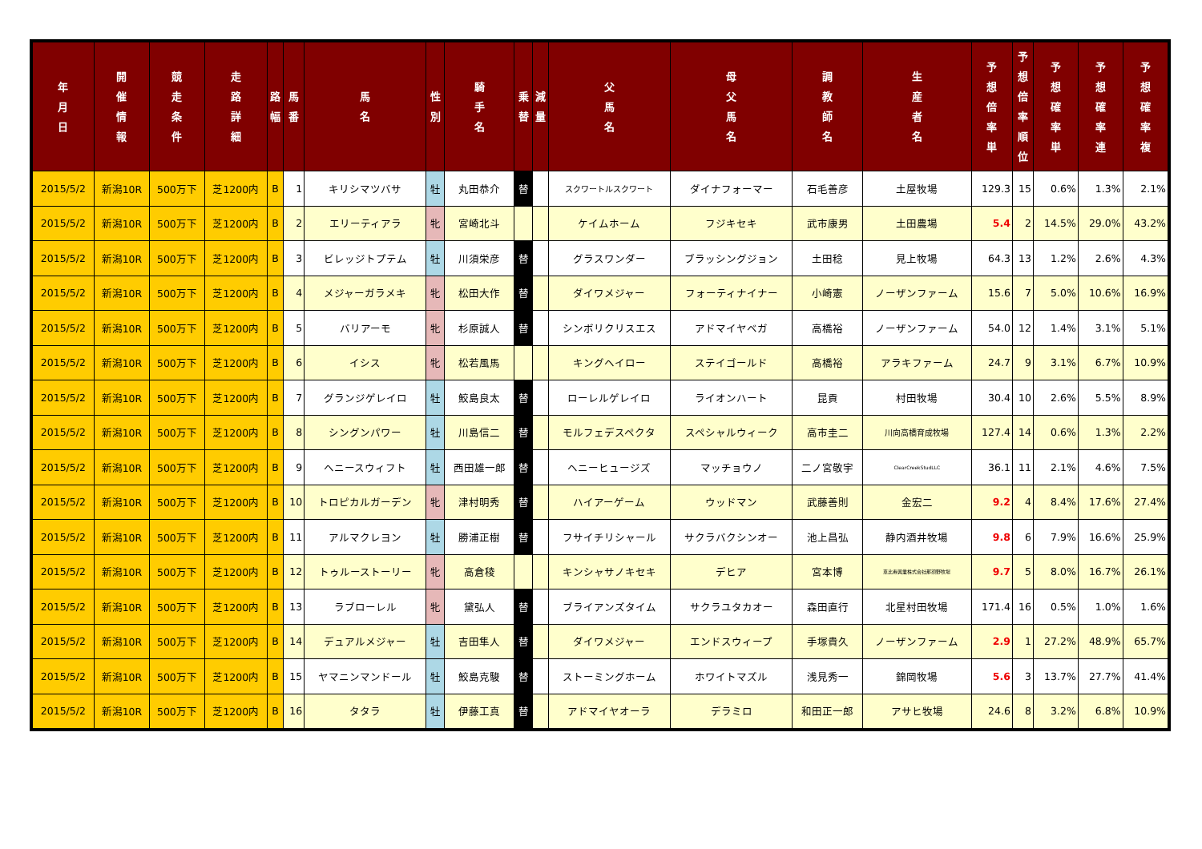| 年 月 日 | 開 催 情 報 | 競 走 条 件 | 走 路 詳 細 | 路 幅 | 馬 番 | 馬 名 | 性 別 | 騎 手 名 | 乗 替 | 減 量 | 父 馬 名 | 母 父 馬 名 | 調 教 師 名 | 生 産 者 名 | 予 想 倍 率 単 | 予 想 倍 率 順 位 | 予 想 確 率 単 | 予 想 確 率 連 | 予 想 確 率 複 |
| --- | --- | --- | --- | --- | --- | --- | --- | --- | --- | --- | --- | --- | --- | --- | --- | --- | --- | --- | --- |
| 2015/5/2 | 新潟10R | 500万下 | 芝1200内 | B | 1 | キリシマツバサ | 牡 | 丸田恭介 | 替 | | スクワートルスクワート | ダイナフォーマー | 石毛善彦 | 土屋牧場 | 129.3 | 15 | 0.6% | 1.3% | 2.1% |
| 2015/5/2 | 新潟10R | 500万下 | 芝1200内 | B | 2 | エリーティアラ | 牝 | 宮崎北斗 | | | ケイムホーム | フジキセキ | 武市康男 | 土田農場 | 5.4 | 2 | 14.5% | 29.0% | 43.2% |
| 2015/5/2 | 新潟10R | 500万下 | 芝1200内 | B | 3 | ビレッジトプテム | 牡 | 川須栄彦 | 替 | | グラスワンダー | ブラッシングジョン | 土田稔 | 見上牧場 | 64.3 | 13 | 1.2% | 2.6% | 4.3% |
| 2015/5/2 | 新潟10R | 500万下 | 芝1200内 | B | 4 | メジャーガラメキ | 牝 | 松田大作 | 替 | | ダイワメジャー | フォーティナイナー | 小崎憲 | ノーザンファーム | 15.6 | 7 | 5.0% | 10.6% | 16.9% |
| 2015/5/2 | 新潟10R | 500万下 | 芝1200内 | B | 5 | バリアーモ | 牝 | 杉原誠人 | 替 | | シンボリクリスエス | アドマイヤベガ | 高橋裕 | ノーザンファーム | 54.0 | 12 | 1.4% | 3.1% | 5.1% |
| 2015/5/2 | 新潟10R | 500万下 | 芝1200内 | B | 6 | イシス | 牝 | 松若風馬 | | | キングヘイロー | ステイゴールド | 高橋裕 | アラキファーム | 24.7 | 9 | 3.1% | 6.7% | 10.9% |
| 2015/5/2 | 新潟10R | 500万下 | 芝1200内 | B | 7 | グランジゲレイロ | 牡 | 鮫島良太 | 替 | | ローレルゲレイロ | ライオンハート | 昆貢 | 村田牧場 | 30.4 | 10 | 2.6% | 5.5% | 8.9% |
| 2015/5/2 | 新潟10R | 500万下 | 芝1200内 | B | 8 | シングンパワー | 牡 | 川島信二 | 替 | | モルフェデスペクタ | スペシャルウィーク | 高市圭二 | 川向高橋育成牧場 | 127.4 | 14 | 0.6% | 1.3% | 2.2% |
| 2015/5/2 | 新潟10R | 500万下 | 芝1200内 | B | 9 | ヘニースウィフト | 牡 | 西田雄一郎 | 替 | | ヘニーヒュージズ | マッチョウノ | 二ノ宮敬宇 | ClearCreekStudLLC | 36.1 | 11 | 2.1% | 4.6% | 7.5% |
| 2015/5/2 | 新潟10R | 500万下 | 芝1200内 | B | 10 | トロピカルガーデン | 牝 | 津村明秀 | 替 | | ハイアーゲーム | ウッドマン | 武藤善則 | 金宏二 | 9.2 | 4 | 8.4% | 17.6% | 27.4% |
| 2015/5/2 | 新潟10R | 500万下 | 芝1200内 | B | 11 | アルマクレヨン | 牡 | 勝浦正樹 | 替 | | フサイチリシャール | サクラバクシンオー | 池上昌弘 | 静内酒井牧場 | 9.8 | 6 | 7.9% | 16.6% | 25.9% |
| 2015/5/2 | 新潟10R | 500万下 | 芝1200内 | B | 12 | トゥルーストーリー | 牝 | 高倉稜 | | | キンシャサノキセキ | デヒア | 宮本博 | 恵比寿興業株式会社那須野牧場 | 9.7 | 5 | 8.0% | 16.7% | 26.1% |
| 2015/5/2 | 新潟10R | 500万下 | 芝1200内 | B | 13 | ラブローレル | 牝 | 黛弘人 | 替 | | ブライアンズタイム | サクラユタカオー | 森田直行 | 北星村田牧場 | 171.4 | 16 | 0.5% | 1.0% | 1.6% |
| 2015/5/2 | 新潟10R | 500万下 | 芝1200内 | B | 14 | デュアルメジャー | 牡 | 吉田隼人 | 替 | | ダイワメジャー | エンドスウィープ | 手塚貴久 | ノーザンファーム | 2.9 | 1 | 27.2% | 48.9% | 65.7% |
| 2015/5/2 | 新潟10R | 500万下 | 芝1200内 | B | 15 | ヤマニンマンドール | 牡 | 鮫島克駿 | 替 | | ストーミングホーム | ホワイトマズル | 浅見秀一 | 錦岡牧場 | 5.6 | 3 | 13.7% | 27.7% | 41.4% |
| 2015/5/2 | 新潟10R | 500万下 | 芝1200内 | B | 16 | タタラ | 牡 | 伊藤工真 | 替 | | アドマイヤオーラ | デラミロ | 和田正一郎 | アサヒ牧場 | 24.6 | 8 | 3.2% | 6.8% | 10.9% |